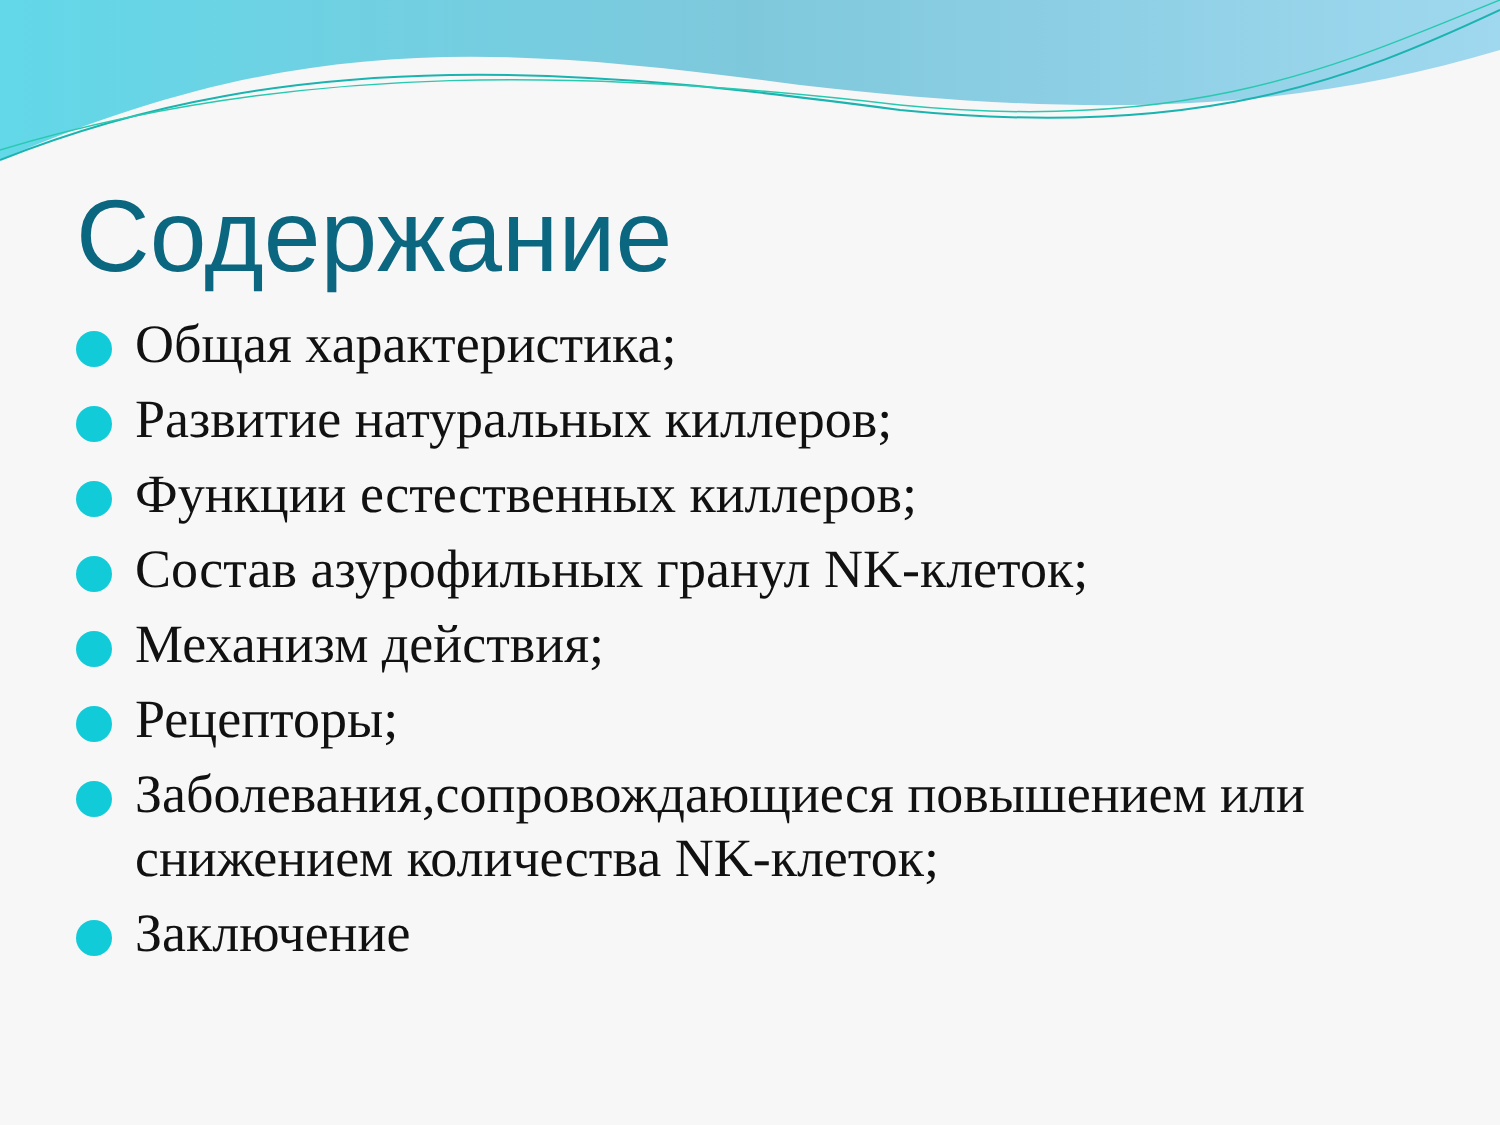Содержание
Общая характеристика;
Развитие натуральных киллеров;
Функции естественных киллеров;
Состав азурофильных гранул NK-клеток;
Механизм действия;
Рецепторы;
Заболевания,сопровождающиеся повышением или снижением количества NK-клеток;
Заключение